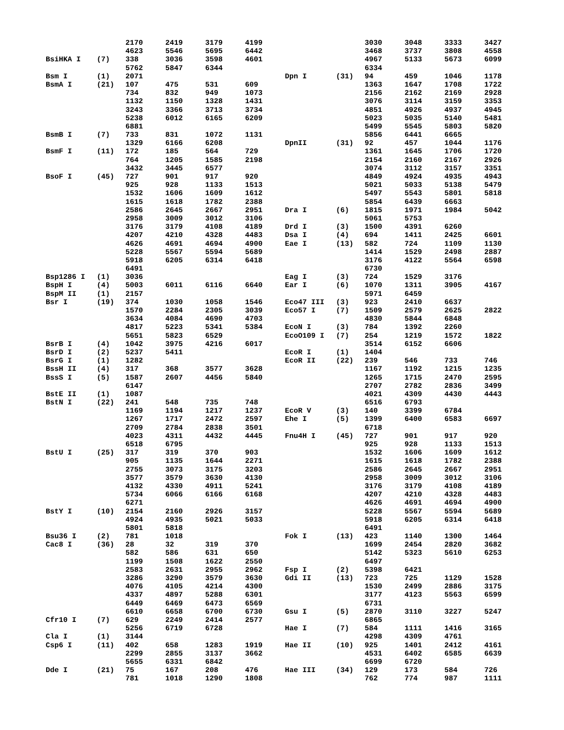| | | 2170 | 2419 | 3179 | 4199 |
| | | 4623 | 5546 | 5695 | 6442 |
| BsiHKA I | (7) | 338 | 3036 | 3598 | 4601 |
| | | 5762 | 5847 | 6344 | |
| Bsm I | (1) | 2071 | | | |
| BsmA I | (21) | 107 | 475 | 531 | 609 |
| | | 734 | 832 | 949 | 1073 |
| | | 1132 | 1150 | 1328 | 1431 |
| | | 3243 | 3366 | 3713 | 3734 |
| | | 5238 | 6012 | 6165 | 6209 |
| | | 6881 | | | |
| BsmB I | (7) | 733 | 831 | 1072 | 1131 |
| | | 1329 | 6166 | 6208 | |
| BsmF I | (11) | 172 | 185 | 564 | 729 |
| | | 764 | 1205 | 1585 | 2198 |
| | | 3432 | 3445 | 6577 | |
| BsoF I | (45) | 727 | 901 | 917 | 920 |
| | | 925 | 928 | 1133 | 1513 |
| | | 1532 | 1606 | 1609 | 1612 |
| | | 1615 | 1618 | 1782 | 2388 |
| | | 2586 | 2645 | 2667 | 2951 |
| | | 2958 | 3009 | 3012 | 3106 |
| | | 3176 | 3179 | 4108 | 4189 |
| | | 4207 | 4210 | 4328 | 4483 |
| | | 4626 | 4691 | 4694 | 4900 |
| | | 5228 | 5567 | 5594 | 5689 |
| | | 5918 | 6205 | 6314 | 6418 |
| | | 6491 | | | |
| Bsp1286 I | (1) | 3036 | | | |
| BspH I | (4) | 5003 | 6011 | 6116 | 6640 |
| BspM II | (1) | 2157 | | | |
| Bsr I | (19) | 374 | 1030 | 1058 | 1546 |
| | | 1570 | 2284 | 2305 | 3039 |
| | | 3634 | 4084 | 4690 | 4703 |
| | | 4817 | 5223 | 5341 | 5384 |
| | | 5651 | 5823 | 6529 | |
| BsrB I | (4) | 1042 | 3975 | 4216 | 6017 |
| BsrD I | (2) | 5237 | 5411 | | |
| BsrG I | (1) | 1282 | | | |
| BssH II | (4) | 317 | 368 | 3577 | 3628 |
| BssS I | (5) | 1587 | 2607 | 4456 | 5840 |
| | | 6147 | | | |
| BstE II | (1) | 1087 | | | |
| BstN I | (22) | 241 | 548 | 735 | 748 |
| | | 1169 | 1194 | 1217 | 1237 |
| | | 1267 | 1717 | 2472 | 2597 |
| | | 2709 | 2784 | 2838 | 3501 |
| | | 4023 | 4311 | 4432 | 4445 |
| | | 6518 | 6795 | | |
| BstU I | (25) | 317 | 319 | 370 | 903 |
| | | 905 | 1135 | 1644 | 2271 |
| | | 2755 | 3073 | 3175 | 3203 |
| | | 3577 | 3579 | 3630 | 4130 |
| | | 4132 | 4330 | 4911 | 5241 |
| | | 5734 | 6066 | 6166 | 6168 |
| | | 6271 | | | |
| BstY I | (10) | 2154 | 2160 | 2926 | 3157 |
| | | 4924 | 4935 | 5021 | 5033 |
| | | 5801 | 5818 | | |
| Bsu36 I | (2) | 781 | 1018 | | |
| Cac8 I | (36) | 28 | 32 | 319 | 370 |
| | | 582 | 586 | 631 | 650 |
| | | 1199 | 1508 | 1622 | 2550 |
| | | 2583 | 2631 | 2955 | 2962 |
| | | 3286 | 3290 | 3579 | 3630 |
| | | 4076 | 4105 | 4214 | 4300 |
| | | 4337 | 4897 | 5288 | 6301 |
| | | 6449 | 6469 | 6473 | 6569 |
| | | 6610 | 6658 | 6700 | 6730 |
| Cfr10 I | (7) | 629 | 2249 | 2414 | 2577 |
| | | 5256 | 6719 | 6728 | |
| Cla I | (1) | 3144 | | | |
| Csp6 I | (11) | 402 | 658 | 1283 | 1919 |
| | | 2299 | 2855 | 3137 | 3662 |
| | | 5655 | 6331 | 6842 | |
| Dde I | (21) | 75 | 167 | 208 | 476 |
| | | 781 | 1018 | 1290 | 1808 |
| | | 3030 | 3048 | 3333 | 3427 |
| | | 3468 | 3737 | 3808 | 4558 |
| | | 4967 | 5133 | 5673 | 6099 |
| | | 6334 | | | |
| Dpn I | (31) | 94 | 459 | 1046 | 1178 |
| | | 1363 | 1647 | 1708 | 1722 |
| | | 2156 | 2162 | 2169 | 2928 |
| | | 3076 | 3114 | 3159 | 3353 |
| | | 4851 | 4926 | 4937 | 4945 |
| | | 5023 | 5035 | 5140 | 5481 |
| | | 5499 | 5545 | 5803 | 5820 |
| | | 5856 | 6441 | 6665 | |
| DpnII | (31) | 92 | 457 | 1044 | 1176 |
| | | 1361 | 1645 | 1706 | 1720 |
| | | 2154 | 2160 | 2167 | 2926 |
| | | 3074 | 3112 | 3157 | 3351 |
| | | 4849 | 4924 | 4935 | 4943 |
| | | 5021 | 5033 | 5138 | 5479 |
| | | 5497 | 5543 | 5801 | 5818 |
| | | 5854 | 6439 | 6663 | |
| Dra I | (6) | 1815 | 1971 | 1984 | 5042 |
| | | 5061 | 5753 | | |
| Drd I | (3) | 1500 | 4391 | 6260 | |
| Dsa I | (4) | 694 | 1411 | 2425 | 6601 |
| Eae I | (13) | 582 | 724 | 1109 | 1130 |
| | | 1414 | 1529 | 2498 | 2887 |
| | | 3176 | 4122 | 5564 | 6598 |
| | | 6730 | | | |
| Eag I | (3) | 724 | 1529 | 3176 | |
| Ear I | (6) | 1070 | 1311 | 3905 | 4167 |
| | | 5971 | 6459 | | |
| Eco47 III | (3) | 923 | 2410 | 6637 | |
| Eco57 I | (7) | 1509 | 2579 | 2625 | 2822 |
| | | 4830 | 5844 | 6848 | |
| EcoN I | (3) | 784 | 1392 | 2260 | |
| EcoO109 I | (7) | 254 | 1219 | 1572 | 1822 |
| | | 3514 | 6152 | 6606 | |
| EcoR I | (1) | 1404 | | | |
| EcoR II | (22) | 239 | 546 | 733 | 746 |
| | | 1167 | 1192 | 1215 | 1235 |
| | | 1265 | 1715 | 2470 | 2595 |
| | | 2707 | 2782 | 2836 | 3499 |
| | | 4021 | 4309 | 4430 | 4443 |
| | | 6516 | 6793 | | |
| EcoR V | (3) | 140 | 3399 | 6784 | |
| Ehe I | (5) | 1399 | 6400 | 6583 | 6697 |
| | | 6718 | | | |
| Fnu4H I | (45) | 727 | 901 | 917 | 920 |
| | | 925 | 928 | 1133 | 1513 |
| | | 1532 | 1606 | 1609 | 1612 |
| | | 1615 | 1618 | 1782 | 2388 |
| | | 2586 | 2645 | 2667 | 2951 |
| | | 2958 | 3009 | 3012 | 3106 |
| | | 3176 | 3179 | 4108 | 4189 |
| | | 4207 | 4210 | 4328 | 4483 |
| | | 4626 | 4691 | 4694 | 4900 |
| | | 5228 | 5567 | 5594 | 5689 |
| | | 5918 | 6205 | 6314 | 6418 |
| | | 6491 | | | |
| Fok I | (13) | 423 | 1140 | 1300 | 1464 |
| | | 1699 | 2454 | 2820 | 3682 |
| | | 5142 | 5323 | 5610 | 6253 |
| | | 6497 | | | |
| Fsp I | (2) | 5398 | 6421 | | |
| Gdi II | (13) | 723 | 725 | 1129 | 1528 |
| | | 1530 | 2499 | 2886 | 3175 |
| | | 3177 | 4123 | 5563 | 6599 |
| | | 6731 | | | |
| Gsu I | (5) | 2870 | 3110 | 3227 | 5247 |
| | | 6865 | | | |
| Hae I | (7) | 584 | 1111 | 1416 | 3165 |
| | | 4298 | 4309 | 4761 | |
| Hae II | (10) | 925 | 1401 | 2412 | 4161 |
| | | 4531 | 6402 | 6585 | 6639 |
| | | 6699 | 6720 | | |
| Hae III | (34) | 129 | 173 | 584 | 726 |
| | | 762 | 774 | 987 | 1111 |